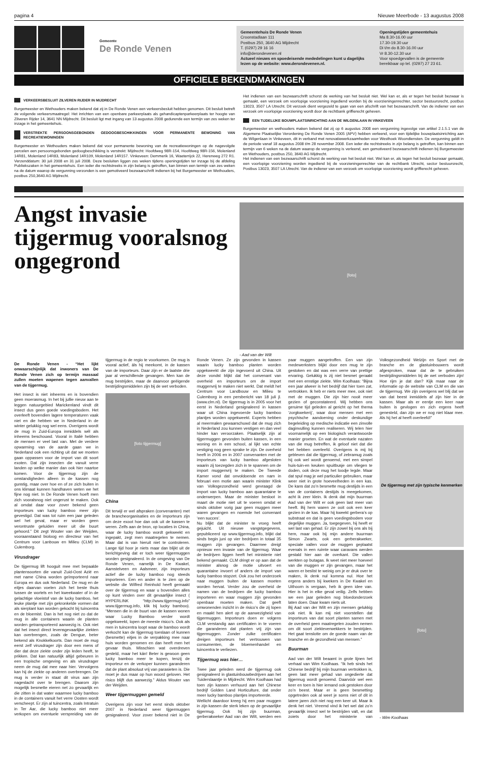pagina 4 Nieuwe Meerbode - 13 augustus 2008
Gemeente
De Ronde Venen
Gemeentehuis De Ronde Venen
Croonstadlaan 111
Postbus 250, 3640 AG Mijdrecht
T. (0297) 29 16 16
info@derondevenen.nl
Actueel nieuws en spoedeisende mededelingen kunt u dagelijks lezen op de website: www.derondevenen.nl.
Openingstijden gemeentehuis
Ma 8.30-16.00 uur
17.30-19.30 uur
Di t/m do 8.30-16.00 uur
Vr 8.30-12.30 uur
Voor spoedgevallen is de gemeente bereikbaar op tel. (0297) 27 23 61.
OFFICIELE BEKENDMAKINGEN
VERKEERSBESLUIT ZILVEREN RIJDER IN MIJDRECHT
Burgemeester en Wethouders maken bekend dat zij in De Ronde Venen een verkeersbesluit hebben genomen. Dit besluit betreft de volgende verkeersmaatregel: Het inrichten van een openbare parkeerplaats als gehandicaptenparkeerplaats ter hoogte van Zilveren Rijder 14, 3641 NN Mijdrecht. Dit besluit ligt met ingang van 13 augustus 2008 gedurende een termijn van zes weken ter inzage in het gemeentehuis.
VERSTREKTE PERSOONSGEBONDEN GEDOOGBESCHIKKINGEN VOOR PERMANENTE BEWONING VAN RECREATIEWONINGEN
Burgemeester en Wethouders maken bekend dat voor permanente bewoning van de recreatiewoningen op de nagevolgde percelen een persoonsgebonden gedoogbeschikking is verstrekt: Mijdrecht: Hoofdweg 98R-154, Hoofdweg 98R-156, Molenland 14R81, Molenland 14R83, Molenland 14R109, Molenland 14R157. Vinkeveen: Demmerik 16, Waeterrijck 22, Herenweg 272 R1. Verzenddatum: 30 juli 2008 en 31 juli 2008. Deze besluiten liggen zes weken tijdens openingstijden ter inzage bij de afdeling Publiekszaken in het gemeentehuis. Een ieder die rechtstreeks in zijn belang is getroffen, kan binnen een termijn van zes weken na de datum waarop de vergunning verzonden is een gemotiveerd bezwaarschrift indienen bij het Burgemeester en Wethouders, postbus 250,3640 AG Mijdrecht.
Het indienen van een bezwaarschrift schorst de werking van het besluit niet. Wel kan er, als er tegen het besluit bezwaar is gemaakt, een verzoek om voorlopige voorziening ingediend worden bij de voorzieningenrechter, sector bestuursrecht, postbus 13023, 3507 LA Utrecht. Dit verzoek dient vergezeld te gaan van een afschrift van het bezwaarschrift. Van de indiener van een verzoek om voorlopige voorziening wordt door de rechtbank griffierecht geheven.
EEN TIJDELIJKE BOUWPLAATSINRICHTING AAN DE WILGENLAAN IN VINKEVEEN
Burgemeester en wethouders maken bekend dat zij op 6 augustus 2008 een vergunning ingevolge van artikel 2.1.5.1 van de Algemene Plaatselijke Verordening De Ronde Venen 2005 (APV) hebben verleend, voor een tijdelijke bouwplaatsinrichting aan de Wilgenlaan in Vinkeveen, dit in verband met renovatiewerkzaamheden voor Westhoek Woondiensten. De vergunning geldt in de periode vanaf 18 augustus 2008 t/m 28 november 2008. Een ieder die rechtstreeks in zijn belang is getroffen, kan binnen een termijn van 6 weken na de datum waarop de vergunning is verleend, een gemotiveerd bezwaarschrift indienen bij Burgemeester en Wethouders, postbus 250, 3640 AG Mijdrecht.
Het indienen van een bezwaarschrift schorst de werking van het besluit niet. Wel kan er, als tegen het besluit bezwaar gemaakt, een voorlopige voorziening worden ingediend bij de voorzieningenrechter van de rechtbank Utrecht, sector bestuursrecht, Postbus 13023, 3507 LA Utrecht. Van de indiener van een verzoek om voorlopige voorziening wordt griffierecht geheven.
Angst invasie tijgermug vooralsnog ongegrond
[foto]
- Aad van der Wilt
De Ronde Venen - “Het lijkt onwaarschijnlijk dat inwoners van De Ronde Venen zich op termijn massaal zullen moeten wapenen tegen aanvallen van de tijgermug.
Het insect is niet inheems en is bovendien geen moerasmug. In het bij jullie nieuw aan te leggen natuurgebied Marickenland vindt dit insect dus geen goede voedingsbodem. Het overleeft bovendien lagere temperaturen vaak niet en die hebben we in Nederland in de winter gelukkig nog wel eens. Overigens wordt de mug in Zuid-Europa inmiddels wél als inheems beschouwd. Vooral in Italië hebben de mensen er veel last van. Met de verdere opwarming van de aarde gaan we in Nederland ook een richting uit dat we moeten gaan oppassen voor de import van dit soort exoten. Dat zijn insecten die vanuit verre landen op welke manier dan ook hier naartoe komen. Voor de tijgermug zijn de omstandigheden alleen in de kassen nog gunstig, maar over hoe en of ze zich buiten in ons klimaat kunnen handhaven weten we het fijne nog niet. In De Ronde Venen hoeft men zich vooralsnog niet ongerust te maken. Ook al omdat daar voor zover bekend geen importeurs van lucky bamboo meer zijn gevestigd. Dat was tot ruim een jaar geleden wel het geval, maar er worden geen verontruste geluiden meer uit die buurt gehoord.” Dit zegt Wouter van der Weijden, vooraanstaand bioloog en directeur van het Centrum voor Lanbouw en Milieu (CLM) in Culemborg.
Virusdrager
De tijgermug lift hooguit mee met bepaalde plantensoorten die vanuit Zuid-Oost Azië en met name China worden geïmporteerd naar Europa en dus ook Nederland. De mug en de eitjes daarvan voelen zich het beste thuis tussen de wortels en het kweekwater of in de gelachtige vloeistof van de lucky bamboo, het leuke plantje met zijn gekronkelde vormen dat als sierplant kan worden gekocht bij tuincentra en de bloemist. Dan is het nog niet zo dat de mug in alle containers waarin de planten worden getransporteerd aanwezig is. Ook niet dat het insect direct levensgevaarlijke ziekten kan overbrengen, zoals de Dengue, beter bekend als Knokkelkoorts. Dan moet de mug eerst zelf virusdrager zijn door een mens of dier dat deze ziekte onder zijn leden heeft, te prikken. Dat kan natuurlijk altijd gebeuren in een tropische omgeving en als virusdrager neem de mug dat mee naar hier. Vervolgens kan hij de ziekte op anderen overbrengen. De mug is verder in staat dit virus aan zijn nageslacht over te brengen. Daarom zijn mogelijk besmette eieren net zo gevaarlijk en die zitten in dat water waarmee lucky bamboo in de containers vanuit het verre Oosten wordt verscheept. Er zijn al tuincentra, zoals Intratuin in Ter Aar, die lucky bamboo niet meer verkopen om eventuele verspreiding van de tijgermug in de regio te voorkomen. De mug is vooral actief, áls hij meekomt, in de kassen van de importeurs. Daar zijn er de laatste drie jaar al verschillende gevangen. Men kan de mug bestrijden, maar de daarvoor geëigende bestrijdingsmiddelen zijn bij de wet verboden.
[foto tijgermug]
China
Dit terwijl er wel afspraken (convenanten) met de brancheorganisaties en de importeurs zijn om deze exoot hoe dan ook uit de kassen te weren. Zelfs aan de bron, op locaties in China, waar de lucky bamboo wordt gekweekt en ingepakt, zegt men maatregelen te nemen. Maar dat is van hieruit niet te controleren. Lange tijd hoor je niets maar dan blijkt uit de berichtgeving dat er toch weer tijgermuggen worden gesignaleerd. In de omgeving van De Ronde Venen, namelijk in De Kwakel, Aamstelveen en Aalsmeer, zijn importeurs actief die de lucky bamboo nog steeds importeren. Een en ander is te zien op de website die Wilfred Reinhold heeft gemaakt over de tijgermug en waar u bovendien alles op kunt vinden over dit gevaarlijke insect ( HYPERLINK “http://www.tijgermug.info” www.tijgermug.info, klik bij lucky bamboo). “Mensen die in de buurt van de kassen wonen waar Lucky Bamboo verder wordt opgekweekt, lopen de meeste risico’s. Ook als men in tuincentra loopt waar de bamboo wordt verkocht kan de tijgermug toeslaan of kunnen (besmette) eitjes in de verpakking mee naar huis worden genomen en dan heeft men het gevaar thuis. Misschien wat overdreven gesteld, maar het kán! Beter is gewoon geen lucky bamboo meer te kopen, tenzij de importeur en de verkoper kunnen garanderen dat de plant absoluut vrij van parasieten is. Die moet je dus maar op hun woord geloven. Het risico blijft dus aanwezig.” Aldus Wouter van der Weijden.
Weer tijgermuggen gemeld
Overigens zijn voor het eerst sinds oktober 2007 in Nederland weer tijgermuggen gesignaleerd. Voor zover bekend niet in De Ronde Venen. Ze zijn gevonden in kassen waarin lucky bamboo planten worden opgekweekt die zijn ingevoerd uit China. Uit deze vondst blijkt dat het convenant van overheid en importeurs om de import muggenvrij te maken niet werkt. Dat meldt het Centrum voor Landbouw en Milieu te Culemborg in een persbericht van 18 juli jl. (www.clm.nl). De tijgermug is in 2005 voor het eerst in Nederland gesignaleerd in kassen waar uit China ingevoerde lucky bamboo plantjes worden opgekweekt. Experts hebben al meermalen gewaarschuwd dat de mug zich in Nederland zou kunnen vestigen en dan veel hinder kan veroorzaken. Plaatselijk zijn al tijgermuggen gevonden buiten kassen, in een woning en in een school, al lijkt van echte vestiging nog geen sprake te zijn. De overheid heeft in 2006 en in 2007 convenanten met de importeurs van lucky bamboo afgesloten waarin zij toezegden zich in te spannen om de import muggenvrij te maken. De Tweede Kamer vond dat onvoldoende en nam in februari een motie aan waarin minister Klink van Volksgezondheid werd gevraagd de import van lucky bamboo aan quarantaine te onderwerpen. Maar de minister besloot in maart de motie niet uit te voeren omdat er sinds oktober vorig jaar geen muggen meer waren gevangen en noemde het convenant ‘een succes’.
Nu blijkt dat de minister te vroeg heeft gejuicht. Uit nieuwe vangstgegevens, gepubliceerd op www.tijgermug.info, blijkt dat sinds begin juni op vier bedrijven in totaal 35 muggen zijn gevangen. Daarmee dreigt opnieuw een invasie van de tijgermug. Waar de bedrijven liggen heeft het ministerie niet bekend gemaakt. CLM dringt er op aan dat de minister alsnog de motie uitvoert en quarantaine invoert of anders de import van lucky bamboo stopzet. Ook zou het onderzoek naar muggen buiten de kassen moeten worden hervat. Verder zou de overheid de namen van de bedrijven die lucky bamboo importeren en waar muggen zijn gevonden openbaar moeten maken. Dat geeft omwonenden inzicht in de risico’s die zij lopen en maakt hen alert op de aanwezigheid van tijgermuggen. Importeurs doen er volgens CLM verstandig aan certificaten in te voeren die garanderen dat planten vrij zijn van tijgermuggen. Zonder zulke certificaten dreigen importeurs het vertrouwen van consumenten, de bloemenhandel en tuincentra te verliezen.
Tijgermug was hier…
Twee jaar geleden werd de tijgermug ook gesignaleerd in glastuinbouwbedrijven aan het Tuiderslaantje in Mijdrecht. Wim Koolhaas had toen zijn kassen verhuurd aan het Chinese bedrijf Golden Land Horticulture, dat onder meer lucky bamboo plantjes importeerde.
Wellicht daardoor kreeg hij een paar muggen in zijn kassen die sterk leken op de gevaarlijke tijgermug. Ook bij zijn buurman, gerberakweker Aad van der Wilt, werden een paar muggen aangetroffen. Een van zijn medewerksters blijkt door een mug te zijn gestoken en dat was een verre van prettige ervaring. Gelukkig is zij niet besmet geraakt met een ernstige ziekte. Wim Koolhaas: “Bijna een jaar alweer is het bedrijf dat hier toen zat, vertrokken. Ik heb er niets meer mee, ook niet met de muggen. Die zijn hier nooit meer gezien of geconstateerd. Wij hebben ons geruime tijd geleden al gericht op het thema ‘zorgkwekerij’, waar door mensen met een psychische aandoening onder deskundige begeleiding op medische indicatie een zinvolle daginvulling kunnen realiseren. Wij telen hier voornamelijk op een biologisch verantwoorde manier groeten. En wat de eventuele nazaten van die mug betreffen, ik geloof niet dat die het hebben overleefd. Overigens is mij bij gebleven dat die tijgermug, of zebramug zoals hij ook wel wordt genoemd, met een simpel huis-tuin-en keuken spuitbusje om vliegen te doden, ook deze mug het loodje legde. Maar dat spul mag je wel particulier gebruiken, maar weer niet in grote hoeveelheden in een kas. De kans dat zo’n besmette mug destijds in een van de containers destijds is meegekomen, acht ik zeer klein. Ik denk dat mijn buurman Aad van der Wilt er ook geen last meer van heeft. Bij hem waren ze ooit ook een keer gezien in de kas. Maar hij kweekt gerbera’s op substraat en dat is geen voedingsbodem voor degelijke muggen. Ja, toegegeven, hij heeft er wel last van gehad. Er zijn zowel bij ons als bij hem, maar ook bij mijn andere buurman Simon Zwarts, ook een gerberakweker, speciale vallen voor de muggen geplaatst evenals in een ruimte waar caravans werden gestald hier aan de overkant. Die vallen werkten op butagas. Ik weet niet meer hoeveel van die muggen er zijn gevangen, maar het waren er beslist te weinig om je er druk over te maken, ik denk nul komma nul. Hoe het ergens anders bij kwekers in De Kwakel en Uithoorn is vergaan, heb ik geen idee van. Hier is het in elke geval veilig. Zelfs hebben we een jaar geleden nog bloedonderzoek laten doen. Daar kwam niets uit.
Bij Aad van der Wilt en zijn mensen gelukkig ook niet. Ik kan mij niet voorstellen dat importeurs van dat soort planten samen met de overheid geen maatregelen zouden nemen om dit soort ziekteverwekkers te bestrijden. Het gaat tenslotte om de goede naam van de branche en de gezondheid van mensen.”
Buurman
Aad van der Wilt beaamt in grote lijnen het verhaal van Wim Koolhaas. “Ik heb sinds het Chinese bedrijf bij mijn buurman vertrokken is, geen last meer gehad van ongedierte dat tijgermug wordt genoemd. Daarvóór wel een keer en toen is hier iemand ook gestoken door zo’n beest. Maar er is geen besmetting opgetreden ook al weet je soms niet of dit in latere jaren zich niet nog een keer uit. Maar ik denk het niet. Vreemd vind ik het wel dat zo’n gevaarlijk insect wel te bestrijden valt, en dat zoiets door het ministerie van Volksgezondheid Welzijn en Sport met de branche en de glastuinbouwers wordt afgesproken, maar dat de te gebruiken bestrijdingsmiddelen bij de wet verboden zijn! Hoe rijm je dat dan? Kijk maar naar de informatie op de website van CLM en die van de tijgermug. We zijn overigens wel blij dat we van dat beest inmiddels af zijn hier in de kassen. Maar als er eentje een keer naar buiten is gevlogen en zich ergens heeft genesteld, dan zijn we er nog niet klaar mee. Als hij het al heeft overleefd!”
De tijgermug met zijn typische kenmerken
[foto]
- Wim Koolhaas